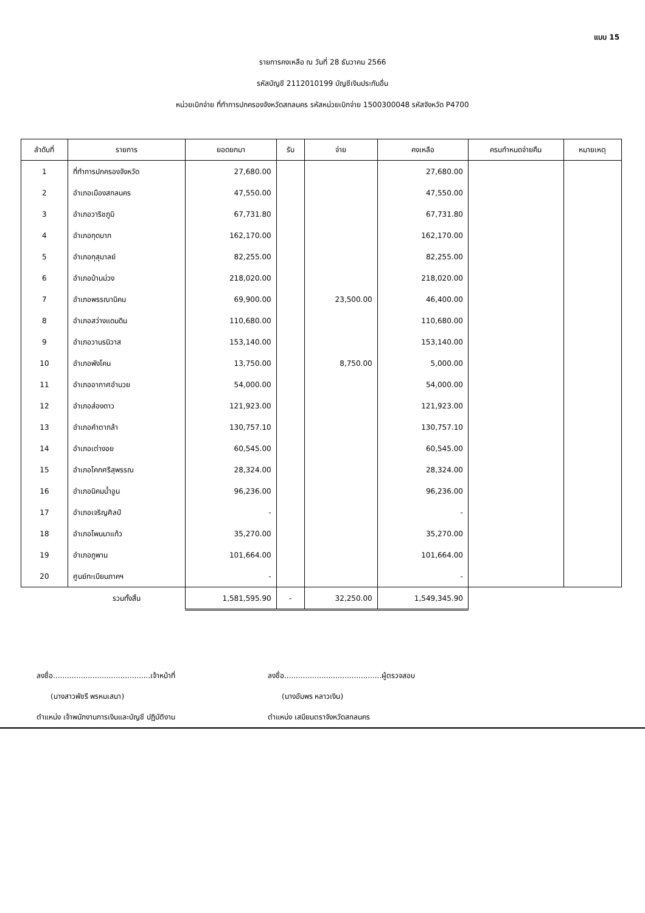แบบ 15
รายการคงเหลือ ณ วันที่ 28 ธันวาคม 2566
รหัสบัญชี 2112010199 บัญชีเงินประกันอื่น
หน่วยเบิกจ่าย ที่ทำการปกครองจังหวัดสกลนคร รหัสหน่วยเบิกจ่าย 1500300048 รหัสจังหวัด P4700
| ลำดับที่ | รายการ | ยอดยกมา | รับ | จ่าย | คงเหลือ | ครบกำหนดจ่ายคืน | หมายเหตุ |
| --- | --- | --- | --- | --- | --- | --- | --- |
| 1 | ที่ทำการปกครองจังหวัด | 27,680.00 | | | 27,680.00 | | |
| 2 | อำเภอเมืองสกลนคร | 47,550.00 | | | 47,550.00 | | |
| 3 | อำเภอวาริชภูมิ | 67,731.80 | | | 67,731.80 | | |
| 4 | อำเภอกุดบาก | 162,170.00 | | | 162,170.00 | | |
| 5 | อำเภอกุสุมาลย์ | 82,255.00 | | | 82,255.00 | | |
| 6 | อำเภอบ้านม่วง | 218,020.00 | | | 218,020.00 | | |
| 7 | อำเภอพรรณานิคม | 69,900.00 | | 23,500.00 | 46,400.00 | | |
| 8 | อำเภอสว่างแดนดิน | 110,680.00 | | | 110,680.00 | | |
| 9 | อำเภอวานรนิวาส | 153,140.00 | | | 153,140.00 | | |
| 10 | อำเภอพังโคน | 13,750.00 | | 8,750.00 | 5,000.00 | | |
| 11 | อำเภออากาศอำนวย | 54,000.00 | | | 54,000.00 | | |
| 12 | อำเภอส่องดาว | 121,923.00 | | | 121,923.00 | | |
| 13 | อำเภอคำตากล้า | 130,757.10 | | | 130,757.10 | | |
| 14 | อำเภอเต่างอย | 60,545.00 | | | 60,545.00 | | |
| 15 | อำเภอโคกศรีสุพรรณ | 28,324.00 | | | 28,324.00 | | |
| 16 | อำเภอนิคมน้ำอูน | 96,236.00 | | | 96,236.00 | | |
| 17 | อำเภอเจริญศิลป์ | - | | | - | | |
| 18 | อำเภอโพนนาแก้ว | 35,270.00 | | | 35,270.00 | | |
| 19 | อำเภอภูพาน | 101,664.00 | | | 101,664.00 | | |
| 20 | ศูนย์ทะเบียนภาคฯ | - | | | - | | |
| | รวมทั้งสิ้น | 1,581,595.90 | - | 32,250.00 | 1,549,345.90 | | |
ลงชื่อ..........................................เจ้าหน้าที่
(นางสาวพัชรี พรหมเสนา)
ตำแหน่ง เจ้าพนักงานการเงินและบัญชี ปฏิบัติงาน
ลงชื่อ..........................................ผู้ตรวจสอบ
(นางอัมพร หลาวเงิน)
ตำแหน่ง เสมียนตราจังหวัดสกลนคร